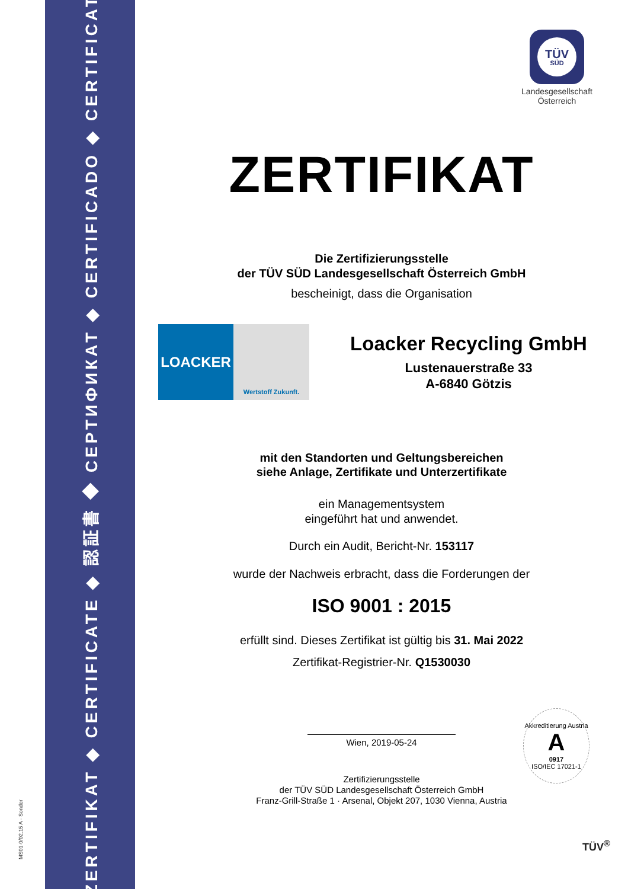MS01-0/02.15 A - Sonder
ZERTIFIKAT ◆ CERTIFICATE ◆ 認証書 ◆ СЕРТИФИКАТ ◆ CERTIFICADO ◆ CERTIFICAT
TÜV
SÜD
Landesgesellschaft
Österreich
ZERTIFIKAT
Die Zertifizierungsstelle
der TÜV SÜD Landesgesellschaft Österreich GmbH
bescheinigt, dass die Organisation
LOACKER
Wertstoff Zukunft.
Loacker Recycling GmbH
Lustenauerstraße 33
A-6840 Götzis
mit den Standorten und Geltungsbereichen
siehe Anlage, Zertifikate und Unterzertifikate
ein Managementsystem
eingeführt hat und anwendet.
Durch ein Audit, Bericht-Nr. 153117
wurde der Nachweis erbracht, dass die Forderungen der
ISO 9001 : 2015
erfüllt sind. Dieses Zertifikat ist gültig bis 31. Mai 2022
Zertifikat-Registrier-Nr. Q1530030
Wien, 2019-05-24
Zertifizierungsstelle
der TÜV SÜD Landesgesellschaft Österreich GmbH
Franz-Grill-Straße 1 · Arsenal, Objekt 207, 1030 Vienna, Austria
Akkreditierung Austria
A
0917
ISO/IEC 17021-1
TÜV<sup>®</sup>